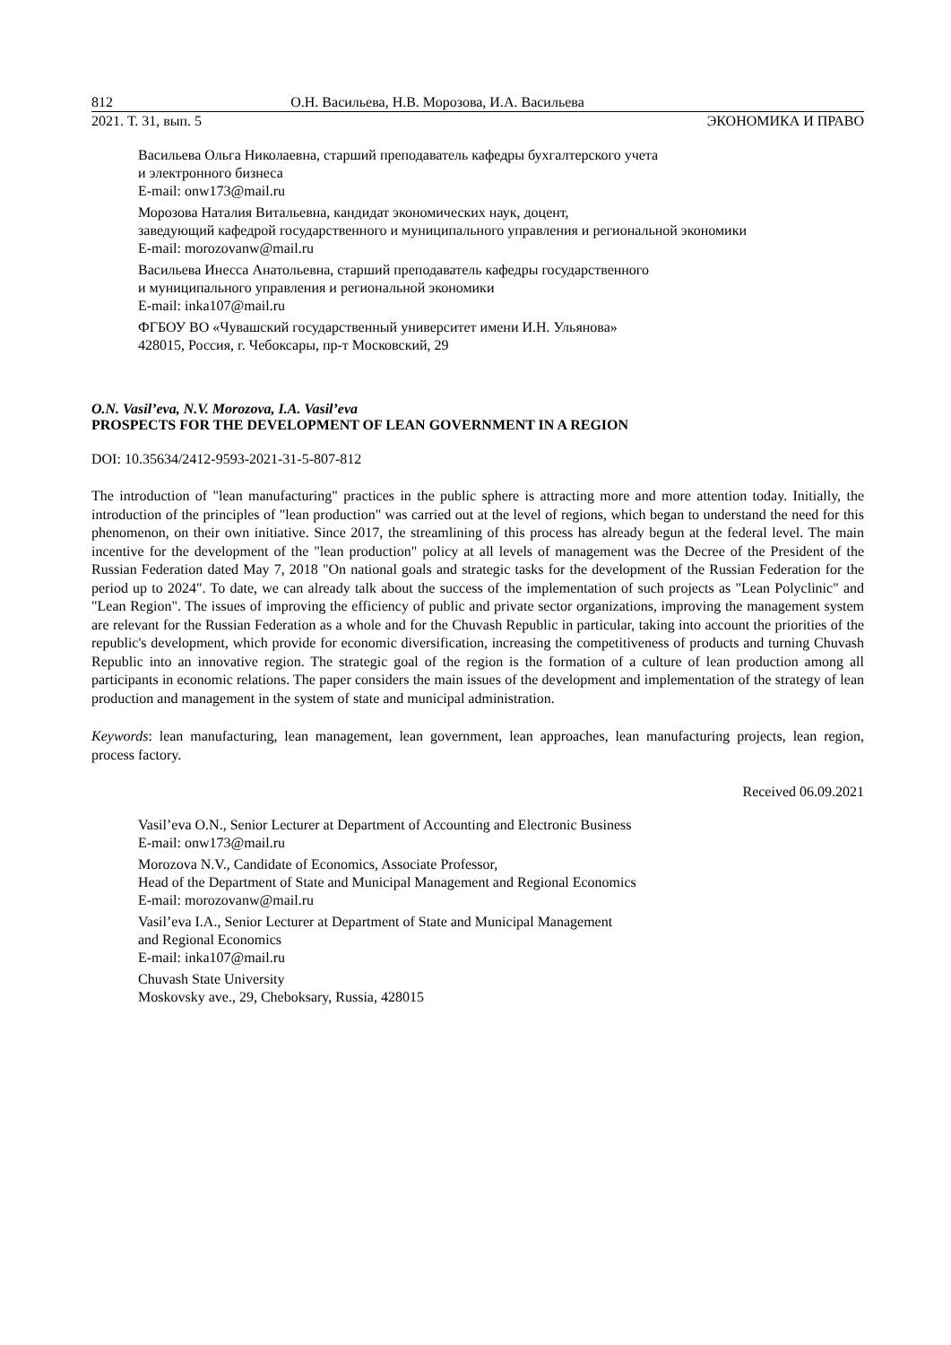812 О.Н. Васильева, Н.В. Морозова, И.А. Васильева
2021. Т. 31, вып. 5 ЭКОНОМИКА И ПРАВО
Васильева Ольга Николаевна, старший преподаватель кафедры бухгалтерского учета
и электронного бизнеса
E-mail: onw173@mail.ru
Морозова Наталия Витальевна, кандидат экономических наук, доцент,
заведующий кафедрой государственного и муниципального управления и региональной экономики
E-mail: morozovanw@mail.ru
Васильева Инесса Анатольевна, старший преподаватель кафедры государственного
и муниципального управления и региональной экономики
E-mail: inka107@mail.ru
ФГБОУ ВО «Чувашский государственный университет имени И.Н. Ульянова»
428015, Россия, г. Чебоксары, пр-т Московский, 29
O.N. Vasil’eva, N.V. Morozova, I.A. Vasil’eva
PROSPECTS FOR THE DEVELOPMENT OF LEAN GOVERNMENT IN A REGION
DOI: 10.35634/2412-9593-2021-31-5-807-812
The introduction of "lean manufacturing" practices in the public sphere is attracting more and more attention today. Initially, the introduction of the principles of "lean production" was carried out at the level of regions, which began to understand the need for this phenomenon, on their own initiative. Since 2017, the streamlining of this process has already begun at the federal level. The main incentive for the development of the "lean production" policy at all levels of management was the Decree of the President of the Russian Federation dated May 7, 2018 "On national goals and strategic tasks for the development of the Russian Federation for the period up to 2024". To date, we can already talk about the success of the implementation of such projects as "Lean Polyclinic" and "Lean Region". The issues of improving the efficiency of public and private sector organizations, improving the management system are relevant for the Russian Federation as a whole and for the Chuvash Republic in particular, taking into account the priorities of the republic's development, which provide for economic diversification, increasing the competitiveness of products and turning Chuvash Republic into an innovative region. The strategic goal of the region is the formation of a culture of lean production among all participants in economic relations. The paper considers the main issues of the development and implementation of the strategy of lean production and management in the system of state and municipal administration.
Keywords: lean manufacturing, lean management, lean government, lean approaches, lean manufacturing projects, lean region, process factory.
Received 06.09.2021
Vasil’eva O.N., Senior Lecturer at Department of Accounting and Electronic Business
E-mail: onw173@mail.ru
Morozova N.V., Candidate of Economics, Associate Professor,
Head of the Department of State and Municipal Management and Regional Economics
E-mail: morozovanw@mail.ru
Vasil’eva I.A., Senior Lecturer at Department of State and Municipal Management
and Regional Economics
E-mail: inka107@mail.ru
Chuvash State University
Moskovsky ave., 29, Cheboksary, Russia, 428015